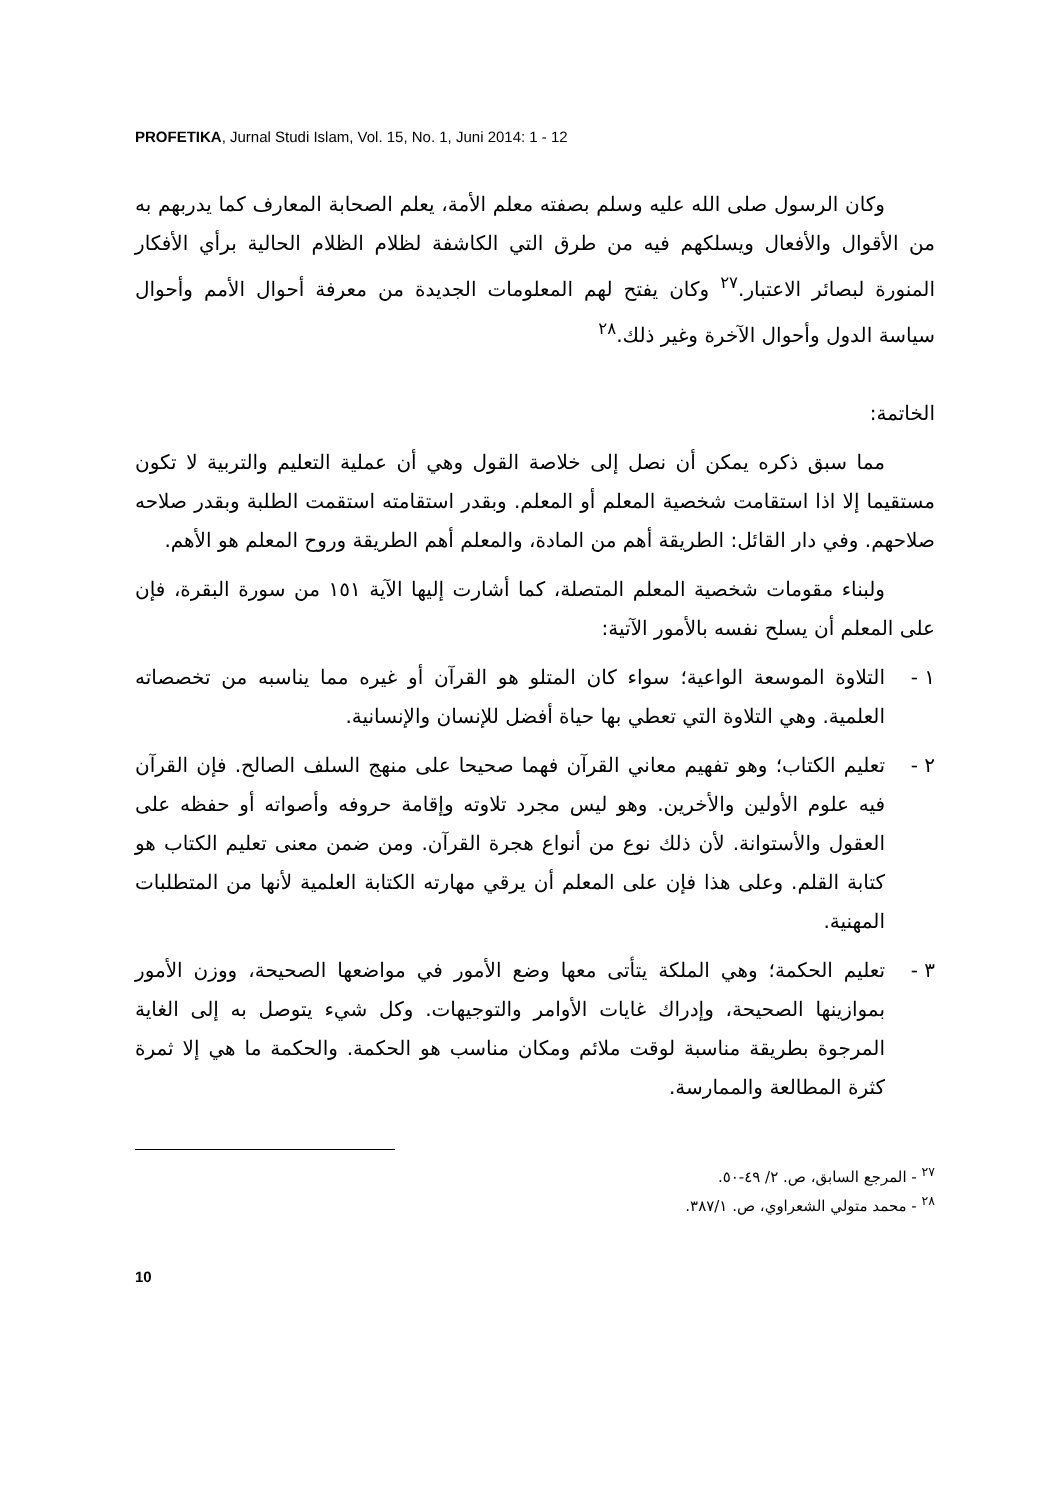PROFETIKA, Jurnal Studi Islam, Vol. 15, No. 1, Juni 2014: 1 - 12
وكان الرسول صلى الله عليه وسلم بصفته معلم الأمة، يعلم الصحابة المعارف كما يدربهم به من الأقوال والأفعال ويسلكهم فيه من طرق التي الكاشفة لظلام الظلام الحالية برأي الأفكار المنورة لبصائر الاعتبار.<sup>٢٧</sup> وكان يفتح لهم المعلومات الجديدة من معرفة أحوال الأمم وأحوال سياسة الدول وأحوال الآخرة وغير ذلك.<sup>٢٨</sup>
الخاتمة:
مما سبق ذكره يمكن أن نصل إلى خلاصة القول وهي أن عملية التعليم والتربية لا تكون مستقيما إلا اذا استقامت شخصية المعلم أو المعلم. وبقدر استقامته استقمت الطلبة وبقدر صلاحه صلاحهم. وفي دار القائل: الطريقة أهم من المادة، والمعلم أهم الطريقة وروح المعلم هو الأهم.
ولبناء مقومات شخصية المعلم المتصلة، كما أشارت إليها الآية ١٥١ من سورة البقرة، فإن على المعلم أن يسلح نفسه بالأمور الآتية:
١ - التلاوة الموسعة الواعية؛ سواء كان المتلو هو القرآن أو غيره مما يناسبه من تخصصاته العلمية. وهي التلاوة التي تعطي بها حياة أفضل للإنسان والإنسانية.
٢ - تعليم الكتاب؛ وهو تفهيم معاني القرآن فهما صحيحا على منهج السلف الصالح. فإن القرآن فيه علوم الأولين والأخرين. وهو ليس مجرد تلاوته وإقامة حروفه وأصواته أو حفظه على العقول والأستوانة. لأن ذلك نوع من أنواع هجرة القرآن. ومن ضمن معنى تعليم الكتاب هو كتابة القلم. وعلى هذا فإن على المعلم أن يرقي مهارته الكتابة العلمية لأنها من المتطلبات المهنية.
٣ - تعليم الحكمة؛ وهي الملكة يتأتى معها وضع الأمور في مواضعها الصحيحة، ووزن الأمور بموازينها الصحيحة، وإدراك غايات الأوامر والتوجيهات. وكل شيء يتوصل به إلى الغاية المرجوة بطريقة مناسبة لوقت ملائم ومكان مناسب هو الحكمة. والحكمة ما هي إلا ثمرة كثرة المطالعة والممارسة.
<sup>٢٧</sup> - المرجع السابق، ص. ٢/ ٤٩-٥٠.
<sup>٢٨</sup> - محمد متولي الشعراوي، ص. ٣٨٧/١.
10